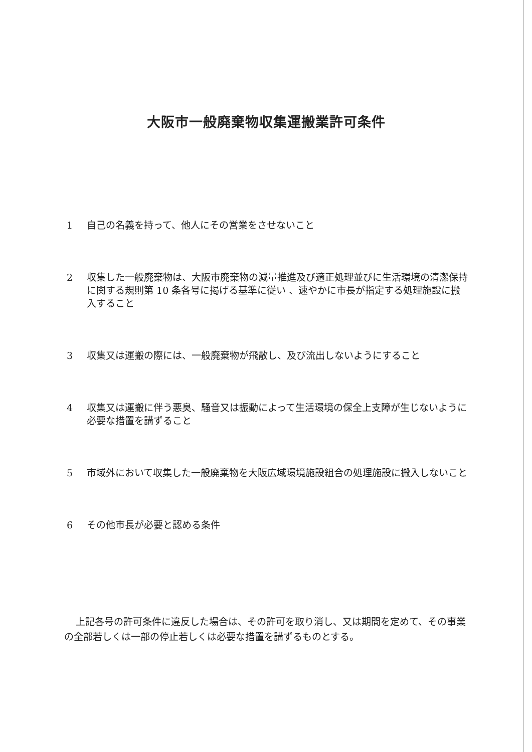大阪市一般廃棄物収集運搬業許可条件
1 自己の名義を持って、他人にその営業をさせないこと
2 収集した一般廃棄物は、大阪市廃棄物の減量推進及び適正処理並びに生活環境の清潔保持に関する規則第 10 条各号に掲げる基準に従い 、速やかに市長が指定する処理施設に搬入すること
3 収集又は運搬の際には、一般廃棄物が飛散し、及び流出しないようにすること
4 収集又は運搬に伴う悪臭、騒音又は振動によって生活環境の保全上支障が生じないように必要な措置を講ずること
5 市域外において収集した一般廃棄物を大阪広域環境施設組合の処理施設に搬入しないこと
6 その他市長が必要と認める条件
上記各号の許可条件に違反した場合は、その許可を取り消し、又は期間を定めて、その事業の全部若しくは一部の停止若しくは必要な措置を講ずるものとする。